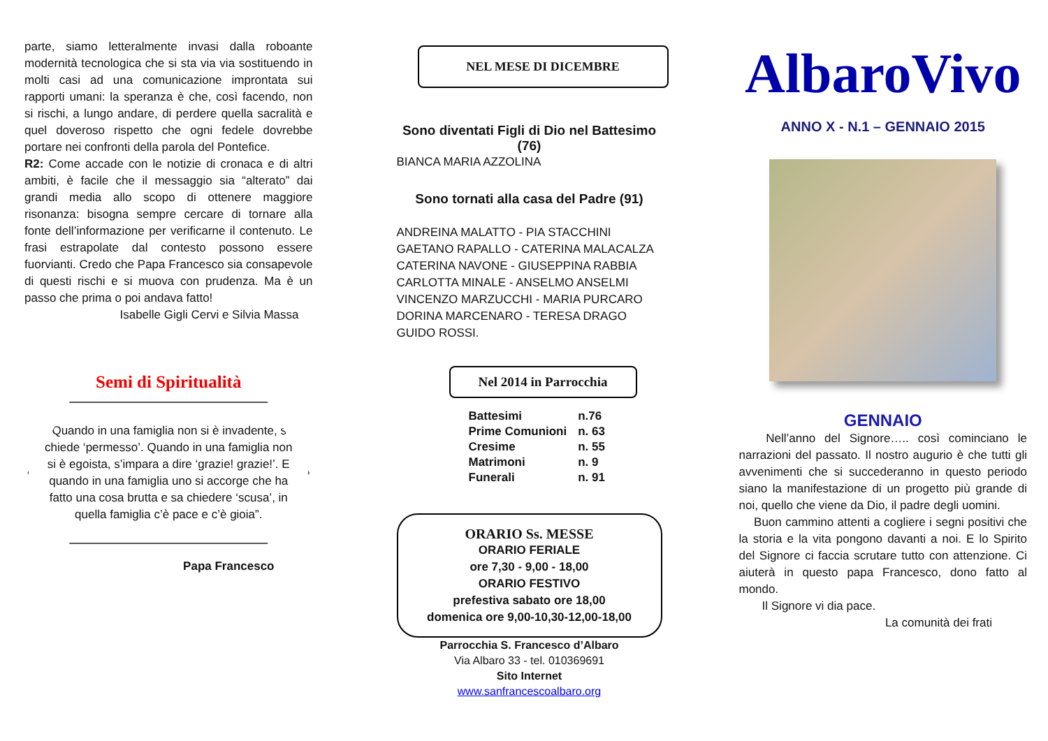parte, siamo letteralmente invasi dalla roboante modernità tecnologica che si sta via via sostituendo in molti casi ad una comunicazione improntata sui rapporti umani: la speranza è che, così facendo, non si rischi, a lungo andare, di perdere quella sacralità e quel doveroso rispetto che ogni fedele dovrebbe portare nei confronti della parola del Pontefice.
R2: Come accade con le notizie di cronaca e di altri ambiti, è facile che il messaggio sia “alterato” dai grandi media allo scopo di ottenere maggiore risonanza: bisogna sempre cercare di tornare alla fonte dell’informazione per verificarne il contenuto. Le frasi estrapolate dal contesto possono essere fuorvianti. Credo che Papa Francesco sia consapevole di questi rischi e si muova con prudenza. Ma è un passo che prima o poi andava fatto!
Isabelle Gigli Cervi e Silvia Massa
Semi di Spiritualità
“Quando in una famiglia non si è invadente, si chiede ‘permesso’. Quando in una famiglia non si è egoista, s’impara a dire ‘grazie! grazie!’. E quando in una famiglia uno si accorge che ha fatto una cosa brutta e sa chiedere ‘scusa’, in quella famiglia c’è pace e c’è gioia”.
Papa Francesco
NEL MESE DI DICEMBRE
Sono diventati Figli di Dio nel Battesimo (76)
BIANCA MARIA AZZOLINA
Sono tornati alla casa del Padre (91)
ANDREINA MALATTO - PIA STACCHINI
GAETANO RAPALLO - CATERINA MALACALZA
CATERINA NAVONE - GIUSEPPINA RABBIA
CARLOTTA MINALE - ANSELMO ANSELMI
VINCENZO MARZUCCHI - MARIA PURCARO
DORINA MARCENARO - TERESA DRAGO
GUIDO ROSSI.
Nel 2014 in Parrocchia
| Battesimi | n.76 |
| Prime Comunioni | n. 63 |
| Cresime | n. 55 |
| Matrimoni | n. 9 |
| Funerali | n. 91 |
ORARIO Ss. MESSE
ORARIO FERIALE
ore 7,30 - 9,00 - 18,00
ORARIO FESTIVO
prefestiva sabato ore 18,00
domenica ore 9,00-10,30-12,00-18,00
Parrocchia S. Francesco d’Albaro
Via Albaro 33 - tel. 010369691
Sito Internet
www.sanfrancescoalbaro.org
AlbaroVivo
ANNO X - N.1 – GENNAIO 2015
GENNAIO
Nell’anno del Signore….. così cominciano le narrazioni del passato. Il nostro augurio è che tutti gli avvenimenti che si succederanno in questo periodo siano la manifestazione di un progetto più grande di noi, quello che viene da Dio, il padre degli uomini.
Buon cammino attenti a cogliere i segni positivi che la storia e la vita pongono davanti a noi. E lo Spirito del Signore ci faccia scrutare tutto con attenzione. Ci aiuterà in questo papa Francesco, dono fatto al mondo.
Il Signore vi dia pace.
La comunità dei frati